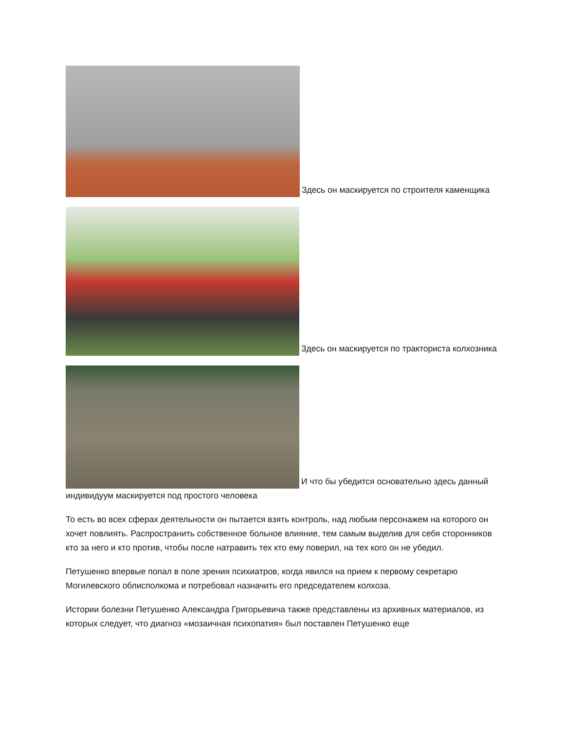Здесь он маскируется по строителя каменщика
Здесь он маскируется по тракториста колхозника
И что бы убедится основательно здесь данный индивидуум маскируется под простого человека
То есть во всех сферах деятельности он пытается взять контроль, над любым персонажем на которого он хочет повлиять. Распространить собственное больное влияние, тем самым выделив для себя сторонников кто за него и кто против, чтобы после натравить тех кто ему поверил, на тех кого он не убедил.
Петушенко впервые попал в поле зрения психиатров, когда явился на прием к первому секретарю Могилевского облисполкома и потребовал назначить его председателем колхоза.
Истории болезни Петушенко Александра Григорьевича также представлены из архивных материалов, из которых следует, что диагноз «мозаичная психопатия» был поставлен Петушенко еще